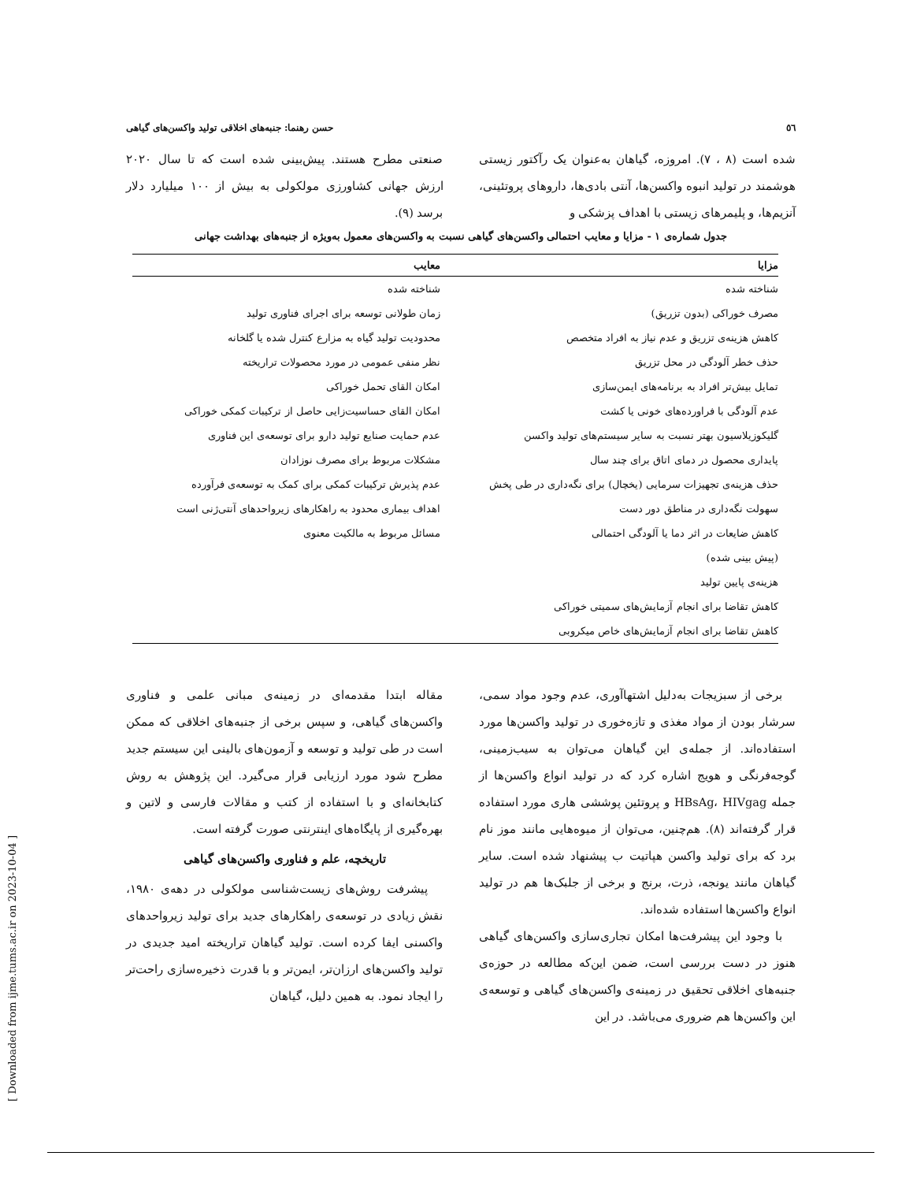٥٦ حسن رهنما: جنبه‌های اخلاقی تولید واکسن‌های گیاهی
شده است (۸ ، ۷). امروزه، گیاهان به‌عنوان یک رآکتور زیستی هوشمند در تولید انبوه واکسن‌ها، آنتی بادی‌ها، داروهای پروتئینی، آنزیم‌ها، و پلیمرهای زیستی با اهداف پزشکی و
صنعتی مطرح هستند. پیش‌بینی شده است که تا سال ۲۰۲۰ ارزش جهانی کشاورزی مولکولی به بیش از ۱۰۰ میلیارد دلار برسد (۹).
جدول شماره‌ی ۱ - مزایا و معایب احتمالی واکسن‌های گیاهی نسبت به واکسن‌های معمول به‌ویژه از جنبه‌های بهداشت جهانی
| مزایا | معایب |
| --- | --- |
| شناخته شده | شناخته شده |
| مصرف خوراکی (بدون تزریق) | زمان طولانی توسعه برای اجرای فناوری تولید |
| کاهش هزینه‌ی تزریق و عدم نیاز به افراد متخصص | محدودیت تولید گیاه به مزارع کنترل شده یا گلخانه |
| حذف خطر آلودگی در محل تزریق | نظر منفی عمومی در مورد محصولات تراریخته |
| تمایل بیش‌تر افراد به برنامه‌های ایمن‌سازی | امکان القای تحمل خوراکی |
| عدم آلودگی با فراورده‌های خونی یا کشت | امکان القای حساسیت‌زایی حاصل از ترکیبات کمکی خوراکی |
| گلیکوزیلاسیون بهتر نسبت به سایر سیستم‌های تولید واکسن | عدم حمایت صنایع تولید دارو برای توسعه‌ی این فناوری |
| پایداری محصول در دمای اتاق برای چند سال | مشکلات مربوط برای مصرف نوزادان |
| حذف هزینه‌ی تجهیزات سرمایی (یخچال) برای نگه‌داری در طی پخش | عدم پذیرش ترکیبات کمکی برای کمک به توسعه‌ی فرآورده |
| سهولت نگه‌داری در مناطق دور دست | اهداف بیماری محدود به راهکارهای زیرواحدهای آنتی‌ژنی است |
| کاهش ضایعات در اثر دما یا آلودگی احتمالی | مسائل مربوط به مالکیت معنوی |
| (پیش بینی شده) | |
| هزینه‌ی پایین تولید | |
| کاهش تقاضا برای انجام آزمایش‌های سمیتی خوراکی | |
| کاهش تقاضا برای انجام آزمایش‌های خاص میکروبی | |
برخی از سبزیجات به‌دلیل اشتهاآوری، عدم وجود مواد سمی، سرشار بودن از مواد مغذی و تازه‌خوری در تولید واکسن‌ها مورد استفاده‌اند. از جمله‌ی این گیاهان می‌توان به سیب‌زمینی، گوجه‌فرنگی و هویج اشاره کرد که در تولید انواع واکسن‌ها از جمله HBsAg، HIVgag و پروتئین پوششی هاری مورد استفاده قرار گرفته‌اند (۸). هم‌چنین، می‌توان از میوه‌هایی مانند موز نام برد که برای تولید واکسن هپاتیت ب پیشنهاد شده است. سایر گیاهان مانند یونجه، ذرت، برنج و برخی از جلبک‌ها هم در تولید انواع واکسن‌ها استفاده شده‌اند.
با وجود این پیشرفت‌ها امکان تجاری‌سازی واکسن‌های گیاهی هنوز در دست بررسی است، ضمن این‌که مطالعه در حوزه‌ی جنبه‌های اخلاقی تحقیق در زمینه‌ی واکسن‌های گیاهی و توسعه‌ی این واکسن‌ها هم ضروری می‌باشد. در این
مقاله ابتدا مقدمه‌ای در زمینه‌ی مبانی علمی و فناوری واکسن‌های گیاهی، و سپس برخی از جنبه‌های اخلاقی که ممکن است در طی تولید و توسعه و آزمون‌های بالینی این سیستم جدید مطرح شود مورد ارزیابی قرار می‌گیرد. این پژوهش به روش کتابخانه‌ای و با استفاده از کتب و مقالات فارسی و لاتین و بهره‌گیری از پایگاه‌های اینترنتی صورت گرفته است.
تاریخچه، علم و فناوری واکسن‌های گیاهی
پیشرفت روش‌های زیست‌شناسی مولکولی در دهه‌ی ۱۹۸۰، نقش زیادی در توسعه‌ی راهکارهای جدید برای تولید زیرواحدهای واکسنی ایفا کرده است. تولید گیاهان تراریخته امید جدیدی در تولید واکسن‌های ارزان‌تر، ایمن‌تر و با قدرت ذخیره‌سازی راحت‌تر را ایجاد نمود. به همین دلیل، گیاهان
[ Downloaded from ijme.tums.ac.ir on 2023-10-04 ]